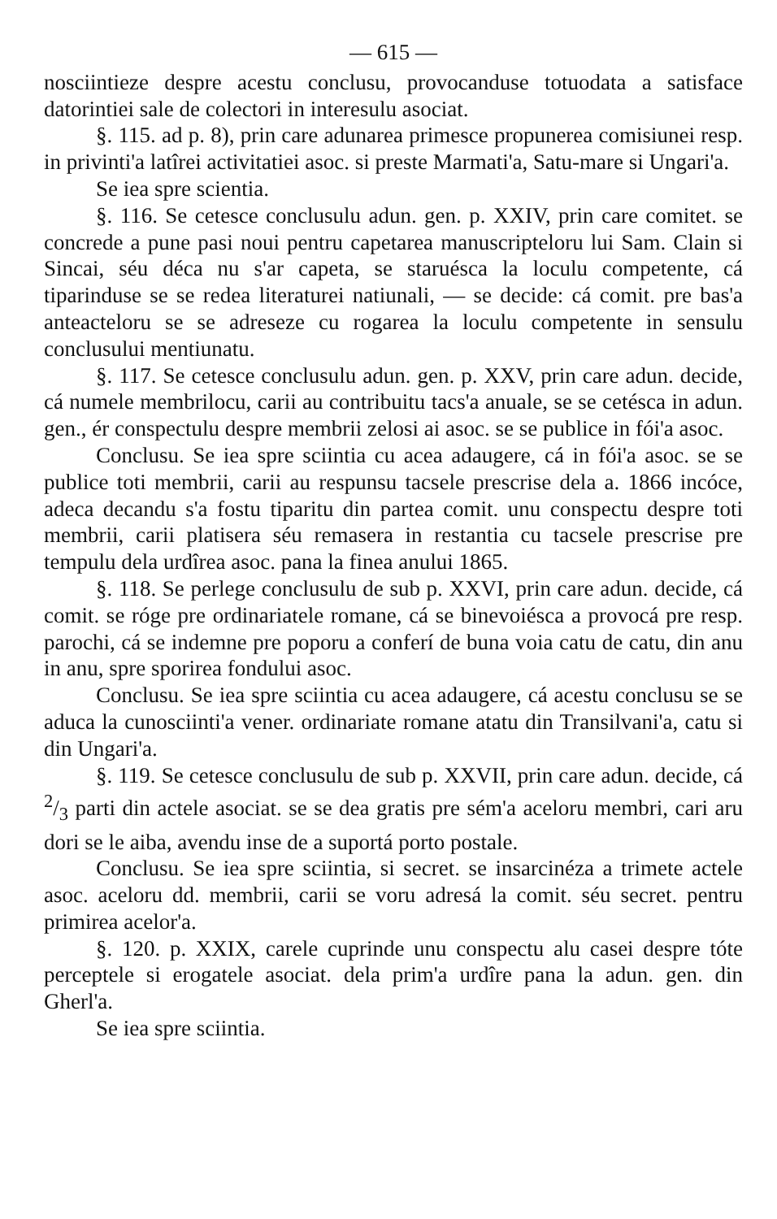— 615 —
nosciintieze despre acestu conclusu, provocanduse totuodata a satisface datorintiei sale de colectori in interesulu asociat.
§. 115. ad p. 8), prin care adunarea primesce propunerea comisiunei resp. in privinti'a latîrei activitatiei asoc. si preste Marmati'a, Satu-mare si Ungari'a.
Se iea spre scientia.
§. 116. Se cetesce conclusulu adun. gen. p. XXIV, prin care comitet. se concrede a pune pasi noui pentru capetarea manuscripteloru lui Sam. Clain si Sincai, séu déca nu s'ar capeta, se staruésca la loculu competente, cá tiparinduse se se redea literaturei natiunali, — se decide: cá comit. pre bas'a anteacteloru se se adreseze cu rogarea la loculu competente in sensulu conclusului mentiunatu.
§. 117. Se cetesce conclusulu adun. gen. p. XXV, prin care adun. decide, cá numele membrilocu, carii au contribuitu tacs'a anuale, se se cetésca in adun. gen., ér conspectulu despre membrii zelosi ai asoc. se se publice in fói'a asoc.
Conclusu. Se iea spre sciintia cu acea adaugere, cá in fói'a asoc. se se publice toti membrii, carii au respunsu tacsele prescrise dela a. 1866 incóce, adeca decandu s'a fostu tiparitu din partea comit. unu conspectu despre toti membrii, carii platisera séu remasera in restantia cu tacsele prescrise pre tempulu dela urdîrea asoc. pana la finea anului 1865.
§. 118. Se perlege conclusulu de sub p. XXVI, prin care adun. decide, cá comit. se róge pre ordinariatele romane, cá se binevoiésca a provocá pre resp. parochi, cá se indemne pre poporu a conferí de buna voia catu de catu, din anu in anu, spre sporirea fondului asoc.
Conclusu. Se iea spre sciintia cu acea adaugere, cá acestu conclusu se se aduca la cunosciinti'a vener. ordinariate romane atatu din Transilvani'a, catu si din Ungari'a.
§. 119. Se cetesce conclusulu de sub p. XXVII, prin care adun. decide, cá 2/3 parti din actele asociat. se se dea gratis pre sém'a aceloru membri, cari aru dori se le aiba, avendu inse de a suportá porto postale.
Conclusu. Se iea spre sciintia, si secret. se insarcinéza a trimete actele asoc. aceloru dd. membrii, carii se voru adresá la comit. séu secret. pentru primirea acelor'a.
§. 120. p. XXIX, carele cuprinde unu conspectu alu casei despre tóte perceptele si erogatele asociat. dela prim'a urdîre pana la adun. gen. din Gherl'a.
Se iea spre sciintia.